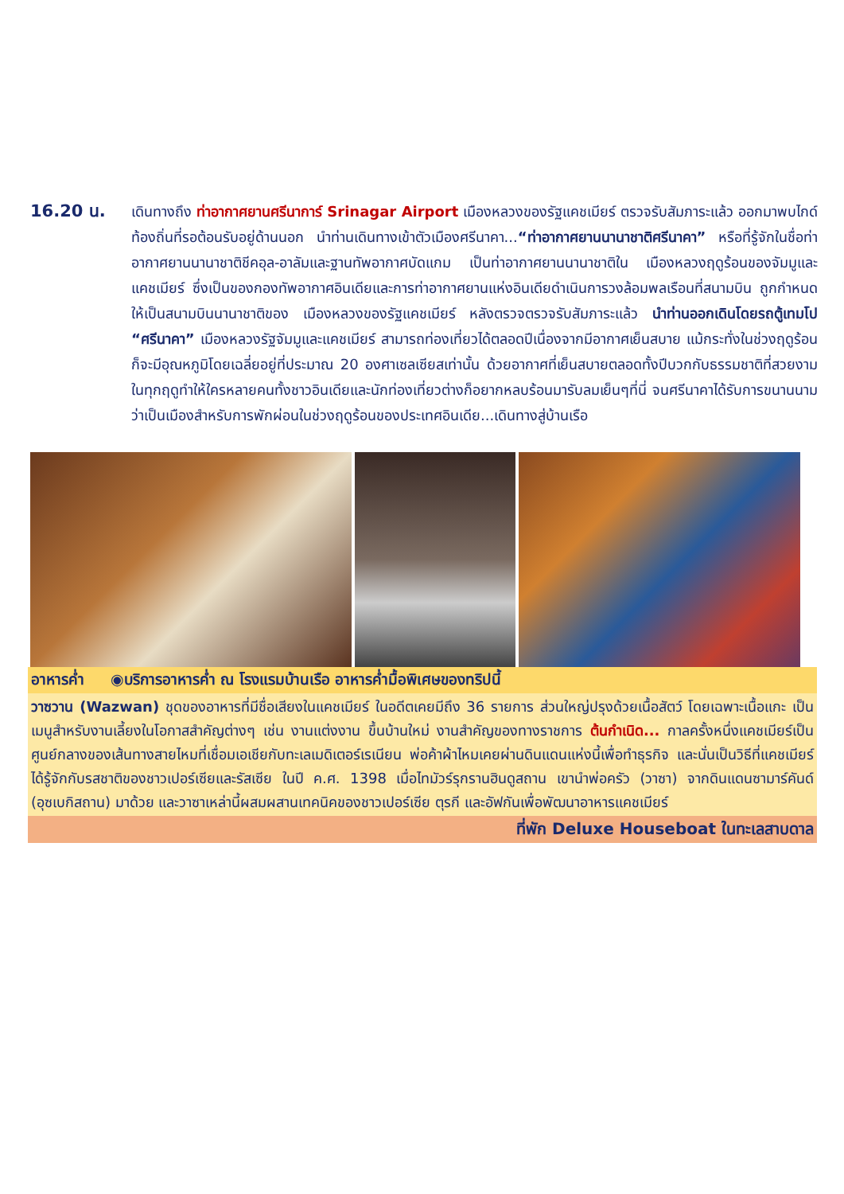16.20 น.
เดินทางถึง ท่าอากาศยานศรีนาการ์ Srinagar Airport เมืองหลวงของรัฐแคชเมียร์ ตรวจรับสัมภาระแล้ว ออกมาพบไกด์ท้องถิ่นที่รอต้อนรับอยู่ด้านนอก นำท่านเดินทางเข้าตัวเมืองศรีนาคา...“ท่าอากาศยานนานาชาติศรีนาคา” หรือที่รู้จักในชื่อท่าอากาศยานนานาชาติชีคอุล-อาลัมและฐานทัพอากาศบัดแกม เป็นท่าอากาศยานนานาชาติใน เมืองหลวงฤดูร้อนของจัมมูและแคชเมียร์ ซึ่งเป็นของกองทัพอากาศอินเดียและการท่าอากาศยานแห่งอินเดียดำเนินการวงล้อมพลเรือนที่สนามบิน ถูกกำหนดให้เป็นสนามบินนานาชาติของ เมืองหลวงของรัฐแคชเมียร์ หลังตรวจตรวจรับสัมภาระแล้ว นำท่านออกเดินโดยรถตู้เทมโป “ศรีนาคา” เมืองหลวงรัฐจัมมูและแคชเมียร์ สามารถท่องเที่ยวได้ตลอดปีเนื่องจากมีอากาศเย็นสบาย แม้กระทั่งในช่วงฤดูร้อนก็จะมีอุณหภูมิโดยเฉลี่ยอยู่ที่ประมาณ 20 องศาเซลเซียสเท่านั้น ด้วยอากาศที่เย็นสบายตลอดทั้งปีบวกกับธรรมชาติที่สวยงามในทุกฤดูทำให้ใครหลายคนทั้งชาวอินเดียและนักท่องเที่ยวต่างก็อยากหลบร้อนมารับลมเย็นๆที่นี่ จนศรีนาคาได้รับการขนานนามว่าเป็นเมืองสำหรับการพักผ่อนในช่วงฤดูร้อนของประเทศอินเดีย...เดินทางสู่บ้านเรือ
อาหารค่ำ ◉บริการอาหารค่ำ ณ โรงแรมบ้านเรือ อาหารค่ำมื้อพิเศษของทริปนี้
วาซวาน (Wazwan) ชุดของอาหารที่มีชื่อเสียงในแคชเมียร์ ในอดีตเคยมีถึง 36 รายการ ส่วนใหญ่ปรุงด้วยเนื้อสัตว์ โดยเฉพาะเนื้อแกะ เป็นเมนูสำหรับงานเลี้ยงในโอกาสสำคัญต่างๆ เช่น งานแต่งงาน ขึ้นบ้านใหม่ งานสำคัญของทางราชการ ต้นกำเนิด... กาลครั้งหนึ่งแคชเมียร์เป็นศูนย์กลางของเส้นทางสายไหมที่เชื่อมเอเชียกับทะเลเมดิเตอร์เรเนียน พ่อค้าผ้าไหมเคยผ่านดินแดนแห่งนี้เพื่อทำธุรกิจ และนั่นเป็นวิธีที่แคชเมียร์ได้รู้จักกับรสชาติของชาวเปอร์เซียและรัสเซีย ในปี ค.ศ. 1398 เมื่อไทมัวร์รุกรานฮินดูสถาน เขานำพ่อครัว (วาซา) จากดินแดนซามาร์คันด์ (อุซเบกิสถาน) มาด้วย และวาซาเหล่านี้ผสมผสานเทคนิคของชาวเปอร์เซีย ตุรกี และอัฟกันเพื่อพัฒนาอาหารแคชเมียร์
ที่พัก Deluxe Houseboat ในทะเลสาบดาล